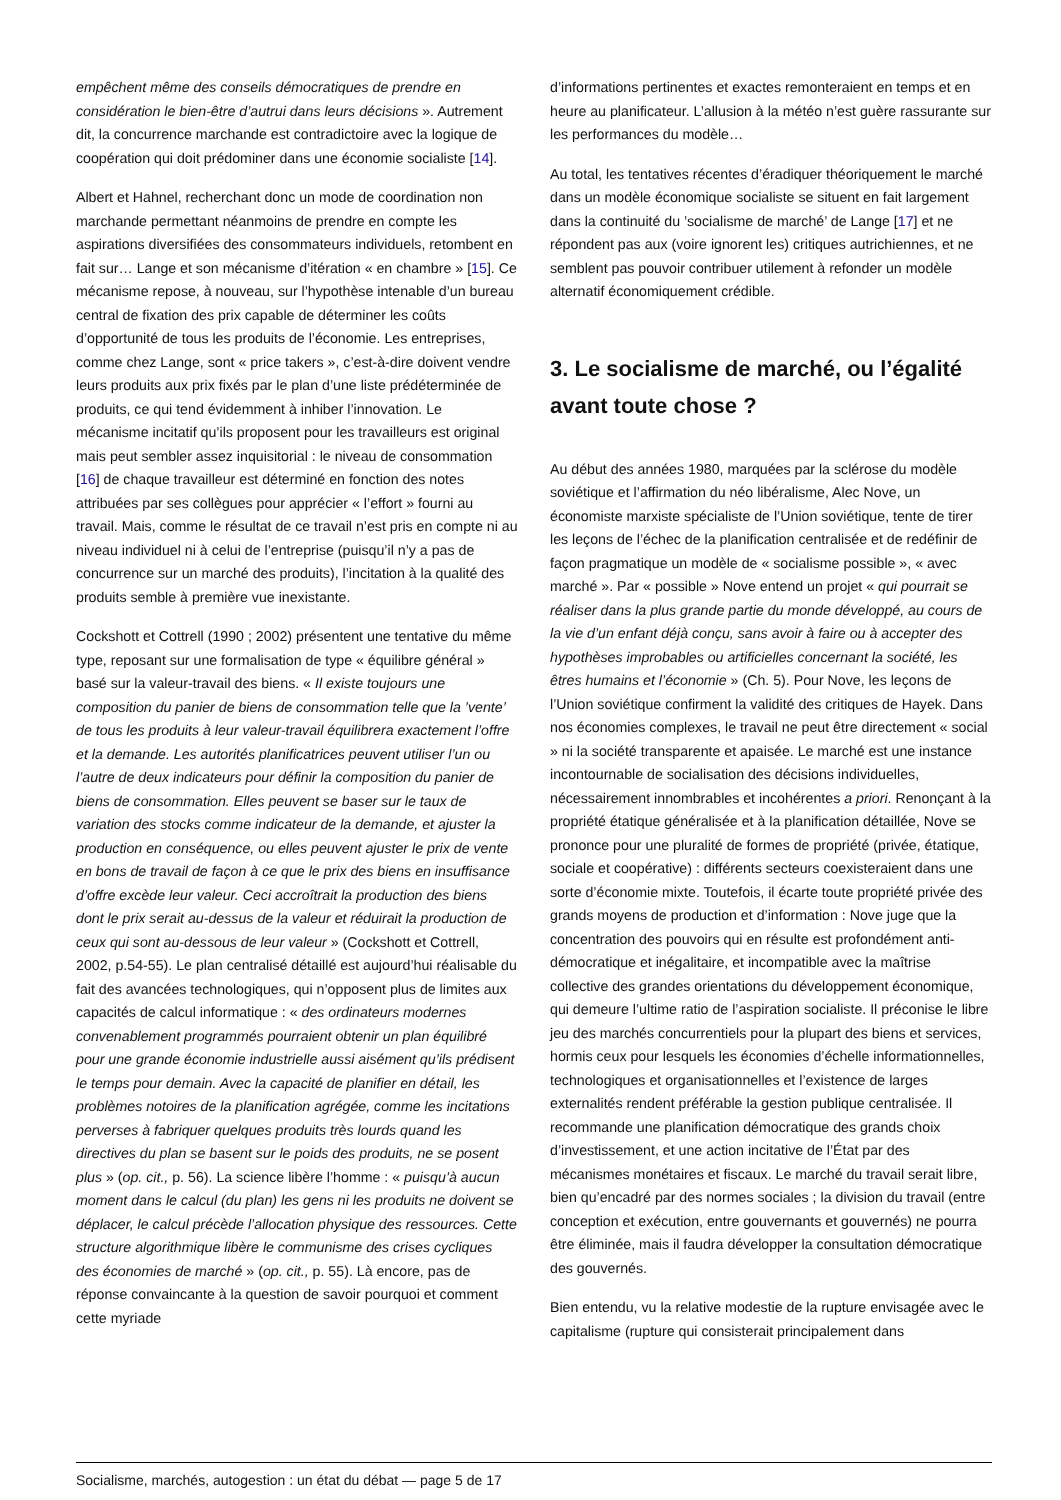empêchent même des conseils démocratiques de prendre en considération le bien-être d’autrui dans leurs décisions ». Autrement dit, la concurrence marchande est contradictoire avec la logique de coopération qui doit prédominer dans une économie socialiste [14].
Albert et Hahnel, recherchant donc un mode de coordination non marchande permettant néanmoins de prendre en compte les aspirations diversifiées des consommateurs individuels, retombent en fait sur… Lange et son mécanisme d’itération « en chambre » [15]. Ce mécanisme repose, à nouveau, sur l’hypothèse intenable d’un bureau central de fixation des prix capable de déterminer les coûts d’opportunité de tous les produits de l’économie. Les entreprises, comme chez Lange, sont « price takers », c’est-à-dire doivent vendre leurs produits aux prix fixés par le plan d’une liste prédéterminée de produits, ce qui tend évidemment à inhiber l’innovation. Le mécanisme incitatif qu’ils proposent pour les travailleurs est original mais peut sembler assez inquisitorial : le niveau de consommation [16] de chaque travailleur est déterminé en fonction des notes attribuées par ses collègues pour apprécier « l’effort » fourni au travail. Mais, comme le résultat de ce travail n’est pris en compte ni au niveau individuel ni à celui de l’entreprise (puisqu’il n’y a pas de concurrence sur un marché des produits), l’incitation à la qualité des produits semble à première vue inexistante.
Cockshott et Cottrell (1990 ; 2002) présentent une tentative du même type, reposant sur une formalisation de type « équilibre général » basé sur la valeur-travail des biens. « Il existe toujours une composition du panier de biens de consommation telle que la ’vente’ de tous les produits à leur valeur-travail équilibrera exactement l’offre et la demande. Les autorités planificatrices peuvent utiliser l’un ou l’autre de deux indicateurs pour définir la composition du panier de biens de consommation. Elles peuvent se baser sur le taux de variation des stocks comme indicateur de la demande, et ajuster la production en conséquence, ou elles peuvent ajuster le prix de vente en bons de travail de façon à ce que le prix des biens en insuffisance d’offre excède leur valeur. Ceci accroîtrait la production des biens dont le prix serait au-dessus de la valeur et réduirait la production de ceux qui sont au-dessous de leur valeur » (Cockshott et Cottrell, 2002, p.54-55). Le plan centralisé détaillé est aujourd’hui réalisable du fait des avancées technologiques, qui n’opposent plus de limites aux capacités de calcul informatique : « des ordinateurs modernes convenablement programmés pourraient obtenir un plan équilibré pour une grande économie industrielle aussi aisément qu’ils prédisent le temps pour demain. Avec la capacité de planifier en détail, les problèmes notoires de la planification agrégée, comme les incitations perverses à fabriquer quelques produits très lourds quand les directives du plan se basent sur le poids des produits, ne se posent plus » (op. cit., p. 56). La science libère l’homme : « puisqu’à aucun moment dans le calcul (du plan) les gens ni les produits ne doivent se déplacer, le calcul précède l’allocation physique des ressources. Cette structure algorithmique libère le communisme des crises cycliques des économies de marché » (op. cit., p. 55). Là encore, pas de réponse convaincante à la question de savoir pourquoi et comment cette myriade
d’informations pertinentes et exactes remonteraient en temps et en heure au planificateur. L’allusion à la météo n’est guère rassurante sur les performances du modèle…
Au total, les tentatives récentes d’éradiquer théoriquement le marché dans un modèle économique socialiste se situent en fait largement dans la continuité du ’socialisme de marché’ de Lange [17] et ne répondent pas aux (voire ignorent les) critiques autrichiennes, et ne semblent pas pouvoir contribuer utilement à refonder un modèle alternatif économiquement crédible.
3. Le socialisme de marché, ou l’égalité avant toute chose ?
Au début des années 1980, marquées par la sclérose du modèle soviétique et l’affirmation du néo libéralisme, Alec Nove, un économiste marxiste spécialiste de l’Union soviétique, tente de tirer les leçons de l’échec de la planification centralisée et de redéfinir de façon pragmatique un modèle de « socialisme possible », « avec marché ». Par « possible » Nove entend un projet « qui pourrait se réaliser dans la plus grande partie du monde développé, au cours de la vie d’un enfant déjà conçu, sans avoir à faire ou à accepter des hypothèses improbables ou artificielles concernant la société, les êtres humains et l’économie » (Ch. 5). Pour Nove, les leçons de l’Union soviétique confirment la validité des critiques de Hayek. Dans nos économies complexes, le travail ne peut être directement « social » ni la société transparente et apaisée. Le marché est une instance incontournable de socialisation des décisions individuelles, nécessairement innombrables et incohérentes a priori. Renonçant à la propriété étatique généralisée et à la planification détaillée, Nove se prononce pour une pluralité de formes de propriété (privée, étatique, sociale et coopérative) : différents secteurs coexisteraient dans une sorte d’économie mixte. Toutefois, il écarte toute propriété privée des grands moyens de production et d’information : Nove juge que la concentration des pouvoirs qui en résulte est profondément anti-démocratique et inégalitaire, et incompatible avec la maîtrise collective des grandes orientations du développement économique, qui demeure l’ultime ratio de l’aspiration socialiste. Il préconise le libre jeu des marchés concurrentiels pour la plupart des biens et services, hormis ceux pour lesquels les économies d’échelle informationnelles, technologiques et organisationnelles et l’existence de larges externalités rendent préférable la gestion publique centralisée. Il recommande une planification démocratique des grands choix d’investissement, et une action incitative de l’État par des mécanismes monétaires et fiscaux. Le marché du travail serait libre, bien qu’encadré par des normes sociales ; la division du travail (entre conception et exécution, entre gouvernants et gouvernés) ne pourra être éliminée, mais il faudra développer la consultation démocratique des gouvernés.
Bien entendu, vu la relative modestie de la rupture envisagée avec le capitalisme (rupture qui consisterait principalement dans
Socialisme, marchés, autogestion : un état du débat — page 5 de 17